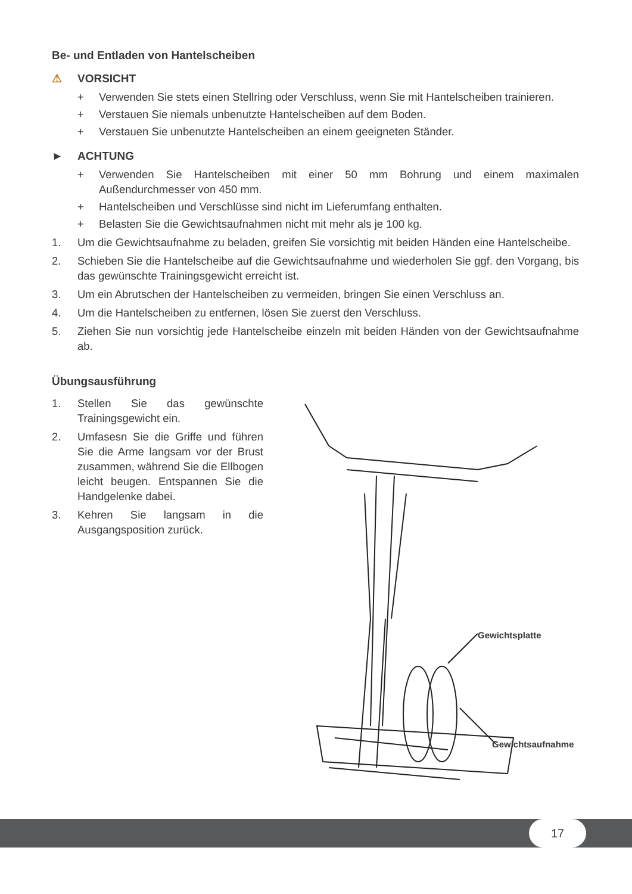Be- und Entladen von Hantelscheiben
⚠ VORSICHT
+ Verwenden Sie stets einen Stellring oder Verschluss, wenn Sie mit Hantelscheiben trainieren.
+ Verstauen Sie niemals unbenutzte Hantelscheiben auf dem Boden.
+ Verstauen Sie unbenutzte Hantelscheiben an einem geeigneten Ständer.
► ACHTUNG
+ Verwenden Sie Hantelscheiben mit einer 50 mm Bohrung und einem maximalen Außendurchmesser von 450 mm.
+ Hantelscheiben und Verschlüsse sind nicht im Lieferumfang enthalten.
+ Belasten Sie die Gewichtsaufnahmen nicht mit mehr als je 100 kg.
1. Um die Gewichtsaufnahme zu beladen, greifen Sie vorsichtig mit beiden Händen eine Hantelscheibe.
2. Schieben Sie die Hantelscheibe auf die Gewichtsaufnahme und wiederholen Sie ggf. den Vorgang, bis das gewünschte Trainingsgewicht erreicht ist.
3. Um ein Abrutschen der Hantelscheiben zu vermeiden, bringen Sie einen Verschluss an.
4. Um die Hantelscheiben zu entfernen, lösen Sie zuerst den Verschluss.
5. Ziehen Sie nun vorsichtig jede Hantelscheibe einzeln mit beiden Händen von der Gewichtsaufnahme ab.
Übungsausführung
1. Stellen Sie das gewünschte Trainingsgewicht ein.
2. Umfasesn Sie die Griffe und führen Sie die Arme langsam vor der Brust zusammen, während Sie die Ellbogen leicht beugen. Entspannen Sie die Handgelenke dabei.
3. Kehren Sie langsam in die Ausgangsposition zurück.
Gewichtsplatte
Gewichtsaufnahme
17